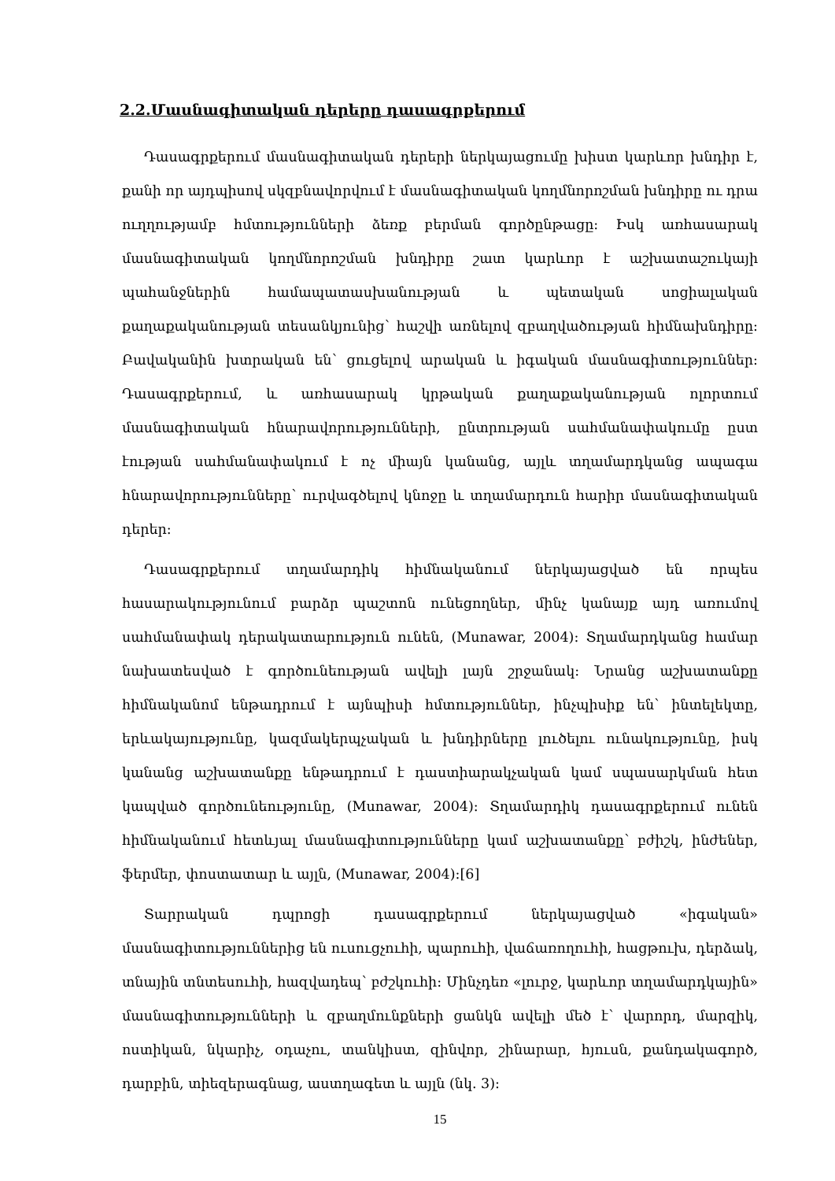2.2.Մասնագիտական դերերը դասագրքերում
Դասագրքերում մասնագիտական դերերի ներկայացումը խիստ կարևոր խնդիր է, քանի որ այդպիսով սկզբնավորվում է մասնագիտական կողմնորոշման խնդիրը ու դրա ուղղությամբ հմտությունների ձեռք բերման գործընթացը: Իսկ առհասարակ մասնագիտական կողմնորոշման խնդիրը շատ կարևոր է աշխատաշուկայի պահանջներին համապատասխանության և պետական սոցիալական քաղաքականության տեսանկյունից՝ հաշվի առնելով զբաղվածության հիմնախնդիրը: Բավականին խտրական են՝ ցուցելով արական և իգական մասնագիտություններ: Դասագրքերում, և առհասարակ կրթական քաղաքականության ոլորտում մասնագիտական հնարավորությունների, ընտրության սահմանափակումը ըստ էության սահմանափակում է ոչ միայն կանանց, այլև տղամարդկանց ապագա հնարավորությունները՝ ուրվագծելով կնոջը և տղամարդուն հարիր մասնագիտական դերեր:
Դասագրքերում տղամարդիկ հիմնականում ներկայացված են որպես հասարակությունում բարձր պաշտոն ունեցողներ, մինչ կանայք այդ առումով սահմանափակ դերակատարություն ունեն, (Munawar, 2004): Տղամարդկանց համար նախատեսված է գործունեության ավելի լայն շրջանակ: Նրանց աշխատանքը հիմնականոմ ենթադրում է այնպիսի հմտություններ, ինչպիսիք են՝ ինտելեկտը, երևակայությունը, կազմակերպչական և խնդիրները լուծելու ունակությունը, իսկ կանանց աշխատանքը ենթադրում է դաստիարակչական կամ սպասարկման հետ կապված գործունեությունը, (Munawar, 2004): Տղամարդիկ դասագրքերում ունեն հիմնականում հետևյալ մասնագիտությունները կամ աշխատանքը՝ բժիշկ, ինժեներ, ֆերմեր, փոստատար և այլն, (Munawar, 2004):[6]
Տարրական դպրոցի դասագրքերում ներկայացված «իգական» մասնագիտություններից են ուսուցչուհի, պարուհի, վաճառողուհի, հացթուխ, դերձակ, տնային տնտեսուհի, հազվադեպ՝ բժշկուհի: Մինչդեռ «լուրջ, կարևոր տղամարդկային» մասնագիտությունների և զբաղմունքների ցանկն ավելի մեծ է՝ վարորդ, մարզիկ, ոստիկան, նկարիչ, օդաչու, տանկիստ, զինվոր, շինարար, հյուսն, քանդակագործ, դարբին, տիեզերագնաց, աստղագետ և այլն (նկ. 3):
15